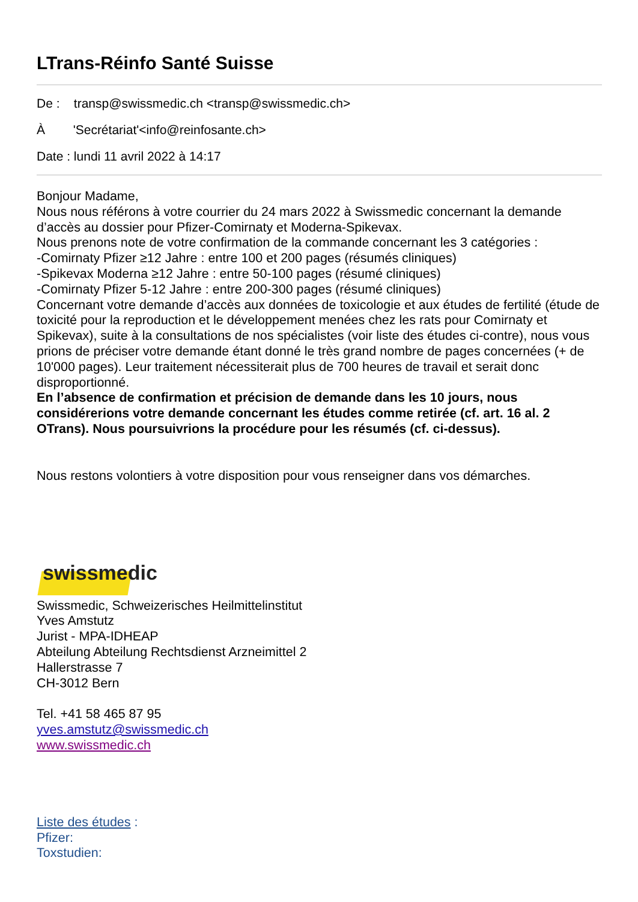LTrans-Réinfo Santé Suisse
De : transp@swissmedic.ch <transp@swissmedic.ch>
À 'Secrétariat'<info@reinfosante.ch>
Date : lundi 11 avril 2022 à 14:17
Bonjour Madame,
Nous nous référons à votre courrier du 24 mars 2022 à Swissmedic concernant la demande d’accès au dossier pour Pfizer-Comirnaty et Moderna-Spikevax.
Nous prenons note de votre confirmation de la commande concernant les 3 catégories :
-Comirnaty Pfizer ≥12 Jahre : entre 100 et 200 pages (résumés cliniques)
-Spikevax Moderna ≥12 Jahre : entre 50-100 pages (résumé cliniques)
-Comirnaty Pfizer 5-12 Jahre : entre 200-300 pages (résumé cliniques)
Concernant votre demande d’accès aux données de toxicologie et aux études de fertilité (étude de toxicité pour la reproduction et le développement menées chez les rats pour Comirnaty et Spikevax), suite à la consultations de nos spécialistes (voir liste des études ci-contre), nous vous prions de préciser votre demande étant donné le très grand nombre de pages concernées (+ de 10'000 pages). Leur traitement nécessiterait plus de 700 heures de travail et serait donc disproportionné.
En l’absence de confirmation et précision de demande dans les 10 jours, nous considérerions votre demande concernant les études comme retirée (cf. art. 16 al. 2 OTrans). Nous poursuivrions la procédure pour les résumés (cf. ci-dessus).
Nous restons volontiers à votre disposition pour vous renseigner dans vos démarches.
swissmedic
Swissmedic, Schweizerisches Heilmittelinstitut
Yves Amstutz
Jurist - MPA-IDHEAP
Abteilung Abteilung Rechtsdienst Arzneimittel 2
Hallerstrasse 7
CH-3012 Bern
Tel. +41 58 465 87 95
yves.amstutz@swissmedic.ch
www.swissmedic.ch
Liste des études :
Pfizer:
Toxstudien: